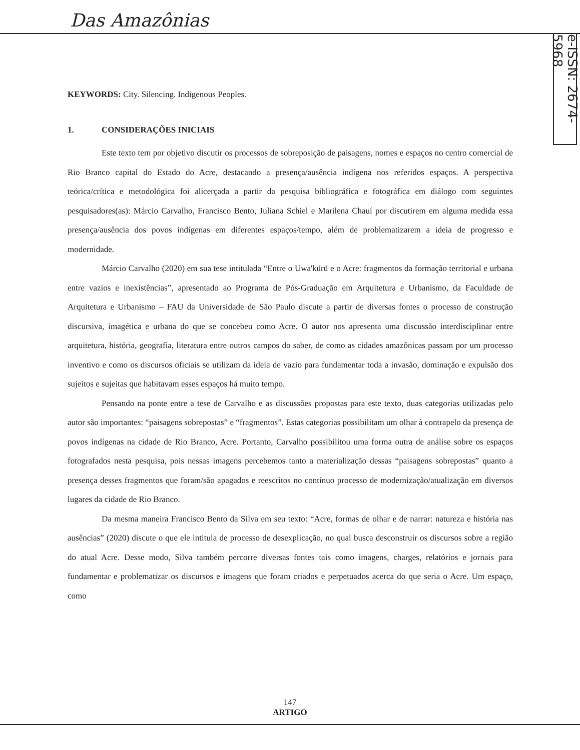Das Amazônias
e-ISSN: 2674-5968
KEYWORDS: City. Silencing. Indigenous Peoples.
1. CONSIDERAÇÕES INICIAIS
Este texto tem por objetivo discutir os processos de sobreposição de paisagens, nomes e espaços no centro comercial de Rio Branco capital do Estado do Acre, destacando a presença/ausência indígena nos referidos espaços. A perspectiva teórica/crítica e metodológica foi alicerçada a partir da pesquisa bibliográfica e fotográfica em diálogo com seguintes pesquisadores(as): Márcio Carvalho, Francisco Bento, Juliana Schiel e Marilena Chauí por discutirem em alguma medida essa presença/ausência dos povos indígenas em diferentes espaços/tempo, além de problematizarem a ideia de progresso e modernidade.
Márcio Carvalho (2020) em sua tese intitulada “Entre o Uwa'kürü e o Acre: fragmentos da formação territorial e urbana entre vazios e inexistências”, apresentado ao Programa de Pós-Graduação em Arquitetura e Urbanismo, da Faculdade de Arquitetura e Urbanismo – FAU da Universidade de São Paulo discute a partir de diversas fontes o processo de construção discursiva, imagética e urbana do que se concebeu como Acre. O autor nos apresenta uma discussão interdisciplinar entre arquitetura, história, geografia, literatura entre outros campos do saber, de como as cidades amazônicas passam por um processo inventivo e como os discursos oficiais se utilizam da ideia de vazio para fundamentar toda a invasão, dominação e expulsão dos sujeitos e sujeitas que habitavam esses espaços há muito tempo.
Pensando na ponte entre a tese de Carvalho e as discussões propostas para este texto, duas categorias utilizadas pelo autor são importantes: “paisagens sobrepostas” e “fragmentos”. Estas categorias possibilitam um olhar à contrapelo da presença de povos indígenas na cidade de Rio Branco, Acre. Portanto, Carvalho possibilitou uma forma outra de análise sobre os espaços fotografados nesta pesquisa, pois nessas imagens percebemos tanto a materialização dessas “paisagens sobrepostas” quanto a presença desses fragmentos que foram/são apagados e reescritos no contínuo processo de modernização/atualização em diversos lugares da cidade de Rio Branco.
Da mesma maneira Francisco Bento da Silva em seu texto: “Acre, formas de olhar e de narrar: natureza e história nas ausências” (2020) discute o que ele intitula de processo de desexplicação, no qual busca desconstruir os discursos sobre a região do atual Acre. Desse modo, Silva também percorre diversas fontes tais como imagens, charges, relatórios e jornais para fundamentar e problematizar os discursos e imagens que foram criados e perpetuados acerca do que seria o Acre. Um espaço, como
147
ARTIGO